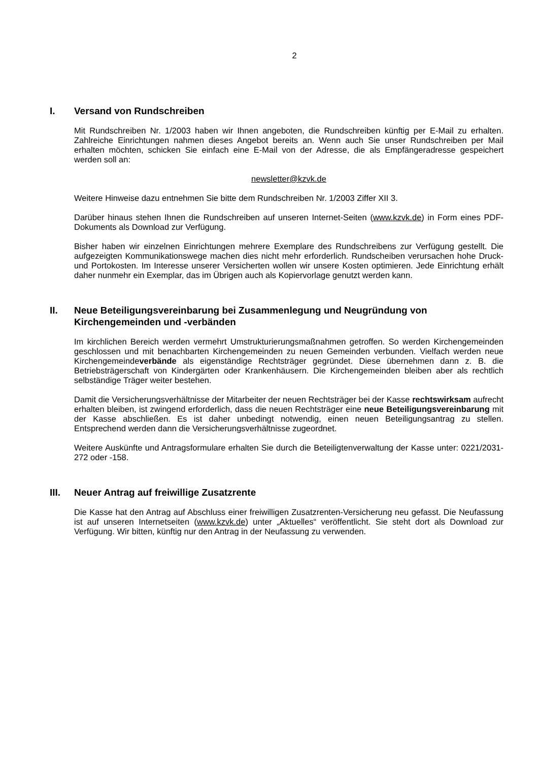2
I. Versand von Rundschreiben
Mit Rundschreiben Nr. 1/2003 haben wir Ihnen angeboten, die Rundschreiben künftig per E-Mail zu erhalten. Zahlreiche Einrichtungen nahmen dieses Angebot bereits an. Wenn auch Sie unser Rundschreiben per Mail erhalten möchten, schicken Sie einfach eine E-Mail von der Adresse, die als Empfängeradresse gespeichert werden soll an:
newsletter@kzvk.de
Weitere Hinweise dazu entnehmen Sie bitte dem Rundschreiben Nr. 1/2003 Ziffer XII 3.
Darüber hinaus stehen Ihnen die Rundschreiben auf unseren Internet-Seiten (www.kzvk.de) in Form eines PDF-Dokuments als Download zur Verfügung.
Bisher haben wir einzelnen Einrichtungen mehrere Exemplare des Rundschreibens zur Verfügung gestellt. Die aufgezeigten Kommunikationswege machen dies nicht mehr erforderlich. Rundscheiben verursachen hohe Druck- und Portokosten. Im Interesse unserer Versicherten wollen wir unsere Kosten optimieren. Jede Einrichtung erhält daher nunmehr ein Exemplar, das im Übrigen auch als Kopiervorlage genutzt werden kann.
II. Neue Beteiligungsvereinbarung bei Zusammenlegung und Neugründung von Kirchengemeinden und -verbänden
Im kirchlichen Bereich werden vermehrt Umstrukturierungsmaßnahmen getroffen. So werden Kirchengemeinden geschlossen und mit benachbarten Kirchengemeinden zu neuen Gemeinden verbunden. Vielfach werden neue Kirchengemeindeverbände als eigenständige Rechtsträger gegründet. Diese übernehmen dann z. B. die Betriebsträgerschaft von Kindergärten oder Krankenhäusern. Die Kirchengemeinden bleiben aber als rechtlich selbständige Träger weiter bestehen.
Damit die Versicherungsverhältnisse der Mitarbeiter der neuen Rechtsträger bei der Kasse rechtswirksam aufrecht erhalten bleiben, ist zwingend erforderlich, dass die neuen Rechtsträger eine neue Beteiligungsvereinbarung mit der Kasse abschließen. Es ist daher unbedingt notwendig, einen neuen Beteiligungsantrag zu stellen. Entsprechend werden dann die Versicherungsverhältnisse zugeordnet.
Weitere Auskünfte und Antragsformulare erhalten Sie durch die Beteiligtenverwaltung der Kasse unter: 0221/2031-272 oder -158.
III. Neuer Antrag auf freiwillige Zusatzrente
Die Kasse hat den Antrag auf Abschluss einer freiwilligen Zusatzrenten-Versicherung neu gefasst. Die Neufassung ist auf unseren Internetseiten (www.kzvk.de) unter „Aktuelles“ veröffentlicht. Sie steht dort als Download zur Verfügung. Wir bitten, künftig nur den Antrag in der Neufassung zu verwenden.